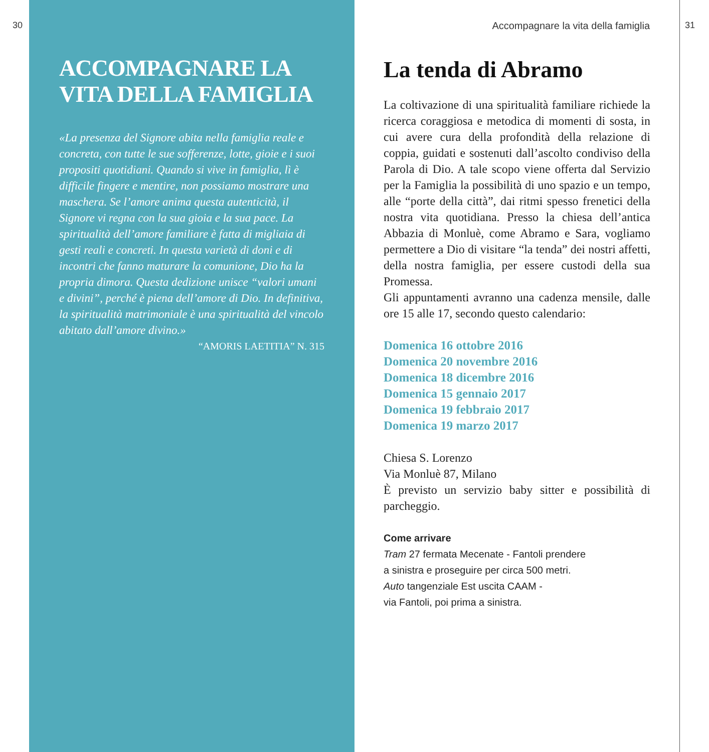30 31
ACCOMPAGNARE LA VITA DELLA FAMIGLIA
«La presenza del Signore abita nella famiglia reale e concreta, con tutte le sue sofferenze, lotte, gioie e i suoi propositi quotidiani. Quando si vive in famiglia, lì è difficile fingere e mentire, non possiamo mostrare una maschera. Se l’amore anima questa autenticità, il Signore vi regna con la sua gioia e la sua pace. La spiritualità dell’amore familiare è fatta di migliaia di gesti reali e concreti. In questa varietà di doni e di incontri che fanno maturare la comunione, Dio ha la propria dimora. Questa dedizione unisce “valori umani e divini”, perché è piena dell’amore di Dio. In definitiva, la spiritualità matrimoniale è una spiritualità del vincolo abitato dall’amore divino.»
“AMORIS LAETITIA” N. 315
Accompagnare la vita della famiglia
La tenda di Abramo
La coltivazione di una spiritualità familiare richiede la ricerca coraggiosa e metodica di momenti di sosta, in cui avere cura della profondità della relazione di coppia, guidati e sostenuti dall’ascolto condiviso della Parola di Dio. A tale scopo viene offerta dal Servizio per la Famiglia la possibilità di uno spazio e un tempo, alle “porte della città”, dai ritmi spesso frenetici della nostra vita quotidiana. Presso la chiesa dell’antica Abbazia di Monluè, come Abramo e Sara, vogliamo permettere a Dio di visitare “la tenda” dei nostri affetti, della nostra famiglia, per essere custodi della sua Promessa.
Gli appuntamenti avranno una cadenza mensile, dalle ore 15 alle 17, secondo questo calendario:
Domenica 16 ottobre 2016
Domenica 20 novembre 2016
Domenica 18 dicembre 2016
Domenica 15 gennaio 2017
Domenica 19 febbraio 2017
Domenica 19 marzo 2017
Chiesa S. Lorenzo
Via Monluè 87, Milano
È previsto un servizio baby sitter e possibilità di parcheggio.
Come arrivare
Tram 27 fermata Mecenate - Fantoli prendere
a sinistra e proseguire per circa 500 metri.
Auto tangenziale Est uscita CAAM -
via Fantoli, poi prima a sinistra.